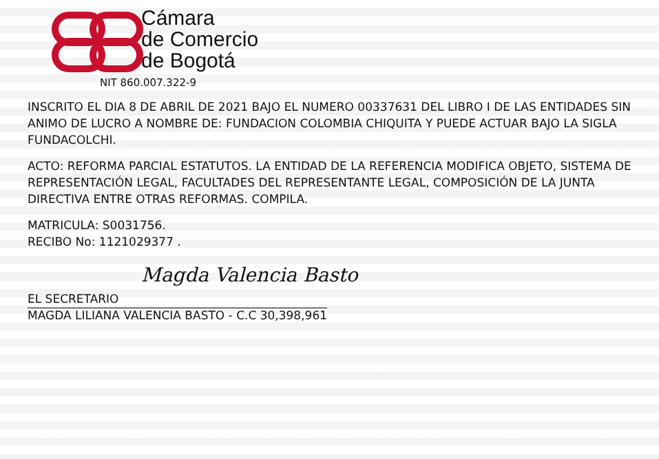Cámara
de Comercio
de Bogotá
NIT 860.007.322-9
INSCRITO EL DIA 8 DE ABRIL DE 2021 BAJO EL NUMERO 00337631 DEL LIBRO I DE LAS ENTIDADES SIN ANIMO DE LUCRO A NOMBRE DE: FUNDACION COLOMBIA CHIQUITA Y PUEDE ACTUAR BAJO LA SIGLA FUNDACOLCHI.
ACTO: REFORMA PARCIAL ESTATUTOS. LA ENTIDAD DE LA REFERENCIA MODIFICA OBJETO, SISTEMA DE REPRESENTACIÓN LEGAL, FACULTADES DEL REPRESENTANTE LEGAL, COMPOSICIÓN DE LA JUNTA DIRECTIVA ENTRE OTRAS REFORMAS. COMPILA.
MATRICULA: S0031756.
RECIBO No: 1121029377 .
Magda Valencia Basto
EL SECRETARIO
MAGDA LILIANA VALENCIA BASTO - C.C 30,398,961